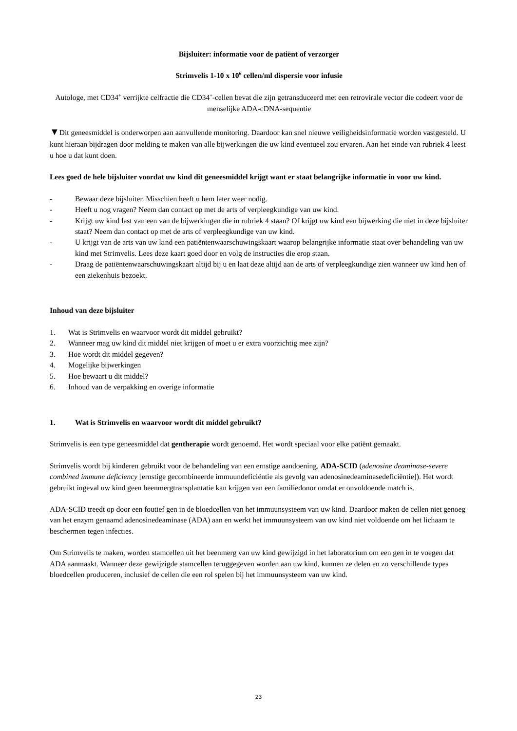Bijsluiter: informatie voor de patiënt of verzorger
Strimvelis 1-10 x 10<sup>6</sup> cellen/ml dispersie voor infusie
Autologe, met CD34<sup>+</sup> verrijkte celfractie die CD34<sup>+</sup>-cellen bevat die zijn getransduceerd met een retrovirale vector die codeert voor de menselijke ADA-cDNA-sequentie
▼Dit geneesmiddel is onderworpen aan aanvullende monitoring. Daardoor kan snel nieuwe veiligheidsinformatie worden vastgesteld. U kunt hieraan bijdragen door melding te maken van alle bijwerkingen die uw kind eventueel zou ervaren. Aan het einde van rubriek 4 leest u hoe u dat kunt doen.
Lees goed de hele bijsluiter voordat uw kind dit geneesmiddel krijgt want er staat belangrijke informatie in voor uw kind.
- Bewaar deze bijsluiter. Misschien heeft u hem later weer nodig.
- Heeft u nog vragen? Neem dan contact op met de arts of verpleegkundige van uw kind.
- Krijgt uw kind last van een van de bijwerkingen die in rubriek 4 staan? Of krijgt uw kind een bijwerking die niet in deze bijsluiter staat? Neem dan contact op met de arts of verpleegkundige van uw kind.
- U krijgt van de arts van uw kind een patiëntenwaarschuwingskaart waarop belangrijke informatie staat over behandeling van uw kind met Strimvelis. Lees deze kaart goed door en volg de instructies die erop staan.
- Draag de patiëntenwaarschuwingskaart altijd bij u en laat deze altijd aan de arts of verpleegkundige zien wanneer uw kind hen of een ziekenhuis bezoekt.
Inhoud van deze bijsluiter
1. Wat is Strimvelis en waarvoor wordt dit middel gebruikt?
2. Wanneer mag uw kind dit middel niet krijgen of moet u er extra voorzichtig mee zijn?
3. Hoe wordt dit middel gegeven?
4. Mogelijke bijwerkingen
5. Hoe bewaart u dit middel?
6. Inhoud van de verpakking en overige informatie
1. Wat is Strimvelis en waarvoor wordt dit middel gebruikt?
Strimvelis is een type geneesmiddel dat gentherapie wordt genoemd. Het wordt speciaal voor elke patiënt gemaakt.
Strimvelis wordt bij kinderen gebruikt voor de behandeling van een ernstige aandoening, ADA-SCID (adenosine deaminase-severe combined immune deficiency [ernstige gecombineerde immuundeficiëntie als gevolg van adenosinedeaminasedeficiëntie]). Het wordt gebruikt ingeval uw kind geen beenmergtransplantatie kan krijgen van een familiedonor omdat er onvoldoende match is.
ADA-SCID treedt op door een foutief gen in de bloedcellen van het immuunsysteem van uw kind. Daardoor maken de cellen niet genoeg van het enzym genaamd adenosinedeaminase (ADA) aan en werkt het immuunsysteem van uw kind niet voldoende om het lichaam te beschermen tegen infecties.
Om Strimvelis te maken, worden stamcellen uit het beenmerg van uw kind gewijzigd in het laboratorium om een gen in te voegen dat ADA aanmaakt. Wanneer deze gewijzigde stamcellen teruggegeven worden aan uw kind, kunnen ze delen en zo verschillende types bloedcellen produceren, inclusief de cellen die een rol spelen bij het immuunsysteem van uw kind.
23